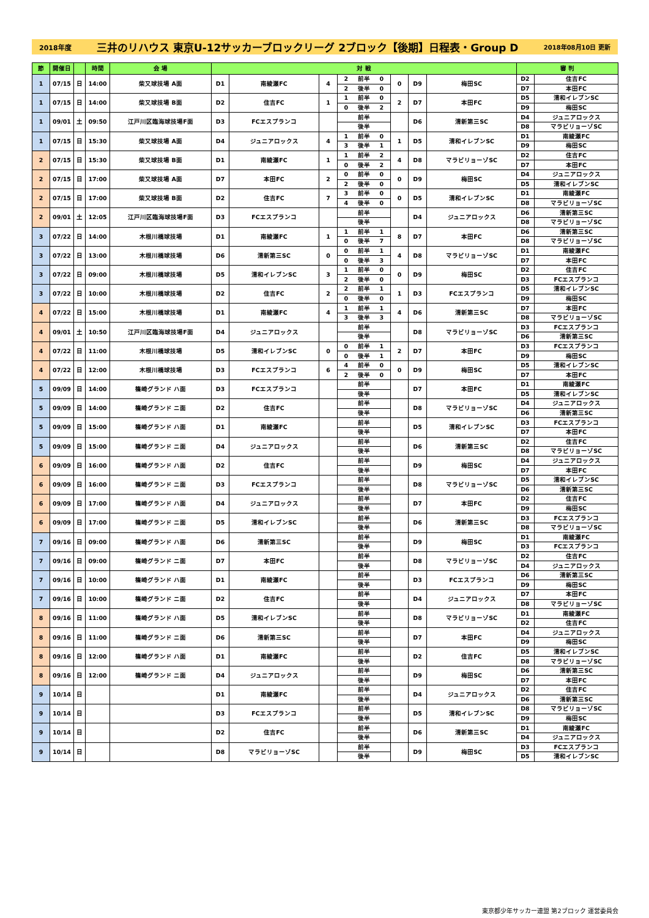2018年度 三井のリハウス 東京U-12サッカーブロックリーグ 2ブロック【後期】日程表・Group D 2018年08月10日 更新
| 節 | 開催日 | | 時間 | 会 場 | 対 戦 | | | | | | | | | 審 判 | |
| --- | --- | --- | --- | --- | --- | --- | --- | --- | --- | --- | --- | --- | --- | --- | --- |
| 1 | 07/15 | 日 | 14:00 | 柴又球技場 A面 | D1 | 南綾瀬FC | 4 | 2 | 前半 | 0 | 0 | D9 | 梅田SC | D2 | 住吉FC |
| | | | | | | | | 2 | 後半 | 0 | | | | D7 | 本田FC |
| 1 | 07/15 | 日 | 14:00 | 柴又球技場 B面 | D2 | 住吉FC | 1 | 1 | 前半 | 0 | 2 | D7 | 本田FC | D5 | 清和イレブンSC |
| | | | | | | | | 0 | 後半 | 2 | | | | D9 | 梅田SC |
| 1 | 09/01 | 土 | 09:50 | 江戸川区臨海球技場F面 | D3 | FCエスプランコ | | | 前半 | | | D6 | 清新第三SC | D4 | ジュニアロックス |
| | | | | | | | | | 後半 | | | | | D8 | マラビリョーゾSC |
| 1 | 07/15 | 日 | 15:30 | 柴又球技場 A面 | D4 | ジュニアロックス | 4 | 1 | 前半 | 0 | 1 | D5 | 清和イレブンSC | D1 | 南綾瀬FC |
| | | | | | | | | 3 | 後半 | 1 | | | | D9 | 梅田SC |
| 2 | 07/15 | 日 | 15:30 | 柴又球技場 B面 | D1 | 南綾瀬FC | 1 | 1 | 前半 | 2 | 4 | D8 | マラビリョーゾSC | D2 | 住吉FC |
| | | | | | | | | 0 | 後半 | 2 | | | | D7 | 本田FC |
| 2 | 07/15 | 日 | 17:00 | 柴又球技場 A面 | D7 | 本田FC | 2 | 0 | 前半 | 0 | 0 | D9 | 梅田SC | D4 | ジュニアロックス |
| | | | | | | | | 2 | 後半 | 0 | | | | D5 | 清和イレブンSC |
| 2 | 07/15 | 日 | 17:00 | 柴又球技場 B面 | D2 | 住吉FC | 7 | 3 | 前半 | 0 | 0 | D5 | 清和イレブンSC | D1 | 南綾瀬FC |
| | | | | | | | | 4 | 後半 | 0 | | | | D8 | マラビリョーゾSC |
| 2 | 09/01 | 土 | 12:05 | 江戸川区臨海球技場F面 | D3 | FCエスプランコ | | | 前半 | | | D4 | ジュニアロックス | D6 | 清新第三SC |
| | | | | | | | | | 後半 | | | | | D8 | マラビリョーゾSC |
| 3 | 07/22 | 日 | 14:00 | 木根川橋球技場 | D1 | 南綾瀬FC | 1 | 1 | 前半 | 1 | 8 | D7 | 本田FC | D6 | 清新第三SC |
| | | | | | | | | 0 | 後半 | 7 | | | | D8 | マラビリョーゾSC |
| 3 | 07/22 | 日 | 13:00 | 木根川橋球技場 | D6 | 清新第三SC | 0 | 0 | 前半 | 1 | 4 | D8 | マラビリョーゾSC | D1 | 南綾瀬FC |
| | | | | | | | | 0 | 後半 | 3 | | | | D7 | 本田FC |
| 3 | 07/22 | 日 | 09:00 | 木根川橋球技場 | D5 | 清和イレブンSC | 3 | 1 | 前半 | 0 | 0 | D9 | 梅田SC | D2 | 住吉FC |
| | | | | | | | | 2 | 後半 | 0 | | | | D3 | FCエスプランコ |
| 3 | 07/22 | 日 | 10:00 | 木根川橋球技場 | D2 | 住吉FC | 2 | 2 | 前半 | 1 | 1 | D3 | FCエスプランコ | D5 | 清和イレブンSC |
| | | | | | | | | 0 | 後半 | 0 | | | | D9 | 梅田SC |
| 4 | 07/22 | 日 | 15:00 | 木根川橋球技場 | D1 | 南綾瀬FC | 4 | 1 | 前半 | 1 | 4 | D6 | 清新第三SC | D7 | 本田FC |
| | | | | | | | | 3 | 後半 | 3 | | | | D8 | マラビリョーゾSC |
| 4 | 09/01 | 土 | 10:50 | 江戸川区臨海球技場F面 | D4 | ジュニアロックス | | | 前半 | | | D8 | マラビリョーゾSC | D3 | FCエスプランコ |
| | | | | | | | | | 後半 | | | | | D6 | 清新第三SC |
| 4 | 07/22 | 日 | 11:00 | 木根川橋球技場 | D5 | 清和イレブンSC | 0 | 0 | 前半 | 1 | 2 | D7 | 本田FC | D3 | FCエスプランコ |
| | | | | | | | | 0 | 後半 | 1 | | | | D9 | 梅田SC |
| 4 | 07/22 | 日 | 12:00 | 木根川橋球技場 | D3 | FCエスプランコ | 6 | 4 | 前半 | 0 | 0 | D9 | 梅田SC | D5 | 清和イレブンSC |
| | | | | | | | | 2 | 後半 | 0 | | | | D7 | 本田FC |
| 5 | 09/09 | 日 | 14:00 | 篠崎グランド ハ面 | D3 | FCエスプランコ | | | 前半 | | | D7 | 本田FC | D1 | 南綾瀬FC |
| | | | | | | | | | 後半 | | | | | D5 | 清和イレブンSC |
| 5 | 09/09 | 日 | 14:00 | 篠崎グランド ニ面 | D2 | 住吉FC | | | 前半 | | | D8 | マラビリョーゾSC | D4 | ジュニアロックス |
| | | | | | | | | | 後半 | | | | | D6 | 清新第三SC |
| 5 | 09/09 | 日 | 15:00 | 篠崎グランド ハ面 | D1 | 南綾瀬FC | | | 前半 | | | D5 | 清和イレブンSC | D3 | FCエスプランコ |
| | | | | | | | | | 後半 | | | | | D7 | 本田FC |
| 5 | 09/09 | 日 | 15:00 | 篠崎グランド ニ面 | D4 | ジュニアロックス | | | 前半 | | | D6 | 清新第三SC | D2 | 住吉FC |
| | | | | | | | | | 後半 | | | | | D8 | マラビリョーゾSC |
| 6 | 09/09 | 日 | 16:00 | 篠崎グランド ハ面 | D2 | 住吉FC | | | 前半 | | | D9 | 梅田SC | D4 | ジュニアロックス |
| | | | | | | | | | 後半 | | | | | D7 | 本田FC |
| 6 | 09/09 | 日 | 16:00 | 篠崎グランド ニ面 | D3 | FCエスプランコ | | | 前半 | | | D8 | マラビリョーゾSC | D5 | 清和イレブンSC |
| | | | | | | | | | 後半 | | | | | D6 | 清新第三SC |
| 6 | 09/09 | 日 | 17:00 | 篠崎グランド ハ面 | D4 | ジュニアロックス | | | 前半 | | | D7 | 本田FC | D2 | 住吉FC |
| | | | | | | | | | 後半 | | | | | D9 | 梅田SC |
| 6 | 09/09 | 日 | 17:00 | 篠崎グランド ニ面 | D5 | 清和イレブンSC | | | 前半 | | | D6 | 清新第三SC | D3 | FCエスプランコ |
| | | | | | | | | | 後半 | | | | | D8 | マラビリョーゾSC |
| 7 | 09/16 | 日 | 09:00 | 篠崎グランド ハ面 | D6 | 清新第三SC | | | 前半 | | | D9 | 梅田SC | D1 | 南綾瀬FC |
| | | | | | | | | | 後半 | | | | | D3 | FCエスプランコ |
| 7 | 09/16 | 日 | 09:00 | 篠崎グランド ニ面 | D7 | 本田FC | | | 前半 | | | D8 | マラビリョーゾSC | D2 | 住吉FC |
| | | | | | | | | | 後半 | | | | | D4 | ジュニアロックス |
| 7 | 09/16 | 日 | 10:00 | 篠崎グランド ハ面 | D1 | 南綾瀬FC | | | 前半 | | | D3 | FCエスプランコ | D6 | 清新第三SC |
| | | | | | | | | | 後半 | | | | | D9 | 梅田SC |
| 7 | 09/16 | 日 | 10:00 | 篠崎グランド ニ面 | D2 | 住吉FC | | | 前半 | | | D4 | ジュニアロックス | D7 | 本田FC |
| | | | | | | | | | 後半 | | | | | D8 | マラビリョーゾSC |
| 8 | 09/16 | 日 | 11:00 | 篠崎グランド ハ面 | D5 | 清和イレブンSC | | | 前半 | | | D8 | マラビリョーゾSC | D1 | 南綾瀬FC |
| | | | | | | | | | 後半 | | | | | D2 | 住吉FC |
| 8 | 09/16 | 日 | 11:00 | 篠崎グランド ニ面 | D6 | 清新第三SC | | | 前半 | | | D7 | 本田FC | D4 | ジュニアロックス |
| | | | | | | | | | 後半 | | | | | D9 | 梅田SC |
| 8 | 09/16 | 日 | 12:00 | 篠崎グランド ハ面 | D1 | 南綾瀬FC | | | 前半 | | | D2 | 住吉FC | D5 | 清和イレブンSC |
| | | | | | | | | | 後半 | | | | | D8 | マラビリョーゾSC |
| 8 | 09/16 | 日 | 12:00 | 篠崎グランド ニ面 | D4 | ジュニアロックス | | | 前半 | | | D9 | 梅田SC | D6 | 清新第三SC |
| | | | | | | | | | 後半 | | | | | D7 | 本田FC |
| 9 | 10/14 | 日 | | | D1 | 南綾瀬FC | | | 前半 | | | D4 | ジュニアロックス | D2 | 住吉FC |
| | | | | | | | | | 後半 | | | | | D6 | 清新第三SC |
| 9 | 10/14 | 日 | | | D3 | FCエスプランコ | | | 前半 | | | D5 | 清和イレブンSC | D8 | マラビリョーゾSC |
| | | | | | | | | | 後半 | | | | | D9 | 梅田SC |
| 9 | 10/14 | 日 | | | D2 | 住吉FC | | | 前半 | | | D6 | 清新第三SC | D1 | 南綾瀬FC |
| | | | | | | | | | 後半 | | | | | D4 | ジュニアロックス |
| 9 | 10/14 | 日 | | | D8 | マラビリョーゾSC | | | 前半 | | | D9 | 梅田SC | D3 | FCエスプランコ |
| | | | | | | | | | 後半 | | | | | D5 | 清和イレブンSC |
東京都少年サッカー連盟 第2ブロック 運営委員会